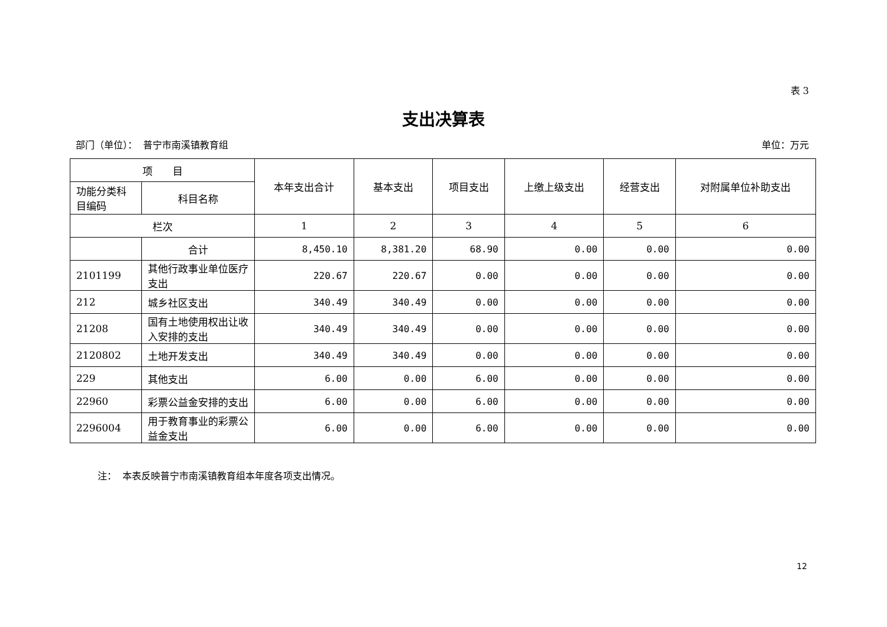表 3
支出决算表
部门（单位）： 普宁市南溪镇教育组 单位：万元
| 项 目 | | 本年支出合计 | 基本支出 | 项目支出 | 上缴上级支出 | 经营支出 | 对附属单位补助支出 |
| --- | --- | --- | --- | --- | --- | --- | --- |
| 功能分类科目编码 | 科目名称 | | | | | | |
| 栏次 | | 1 | 2 | 3 | 4 | 5 | 6 |
| | 合计 | 8,450.10 | 8,381.20 | 68.90 | 0.00 | 0.00 | 0.00 |
| 2101199 | 其他行政事业单位医疗支出 | 220.67 | 220.67 | 0.00 | 0.00 | 0.00 | 0.00 |
| 212 | 城乡社区支出 | 340.49 | 340.49 | 0.00 | 0.00 | 0.00 | 0.00 |
| 21208 | 国有土地使用权出让收入安排的支出 | 340.49 | 340.49 | 0.00 | 0.00 | 0.00 | 0.00 |
| 2120802 | 土地开发支出 | 340.49 | 340.49 | 0.00 | 0.00 | 0.00 | 0.00 |
| 229 | 其他支出 | 6.00 | 0.00 | 6.00 | 0.00 | 0.00 | 0.00 |
| 22960 | 彩票公益金安排的支出 | 6.00 | 0.00 | 6.00 | 0.00 | 0.00 | 0.00 |
| 2296004 | 用于教育事业的彩票公益金支出 | 6.00 | 0.00 | 6.00 | 0.00 | 0.00 | 0.00 |
注： 本表反映普宁市南溪镇教育组本年度各项支出情况。
12